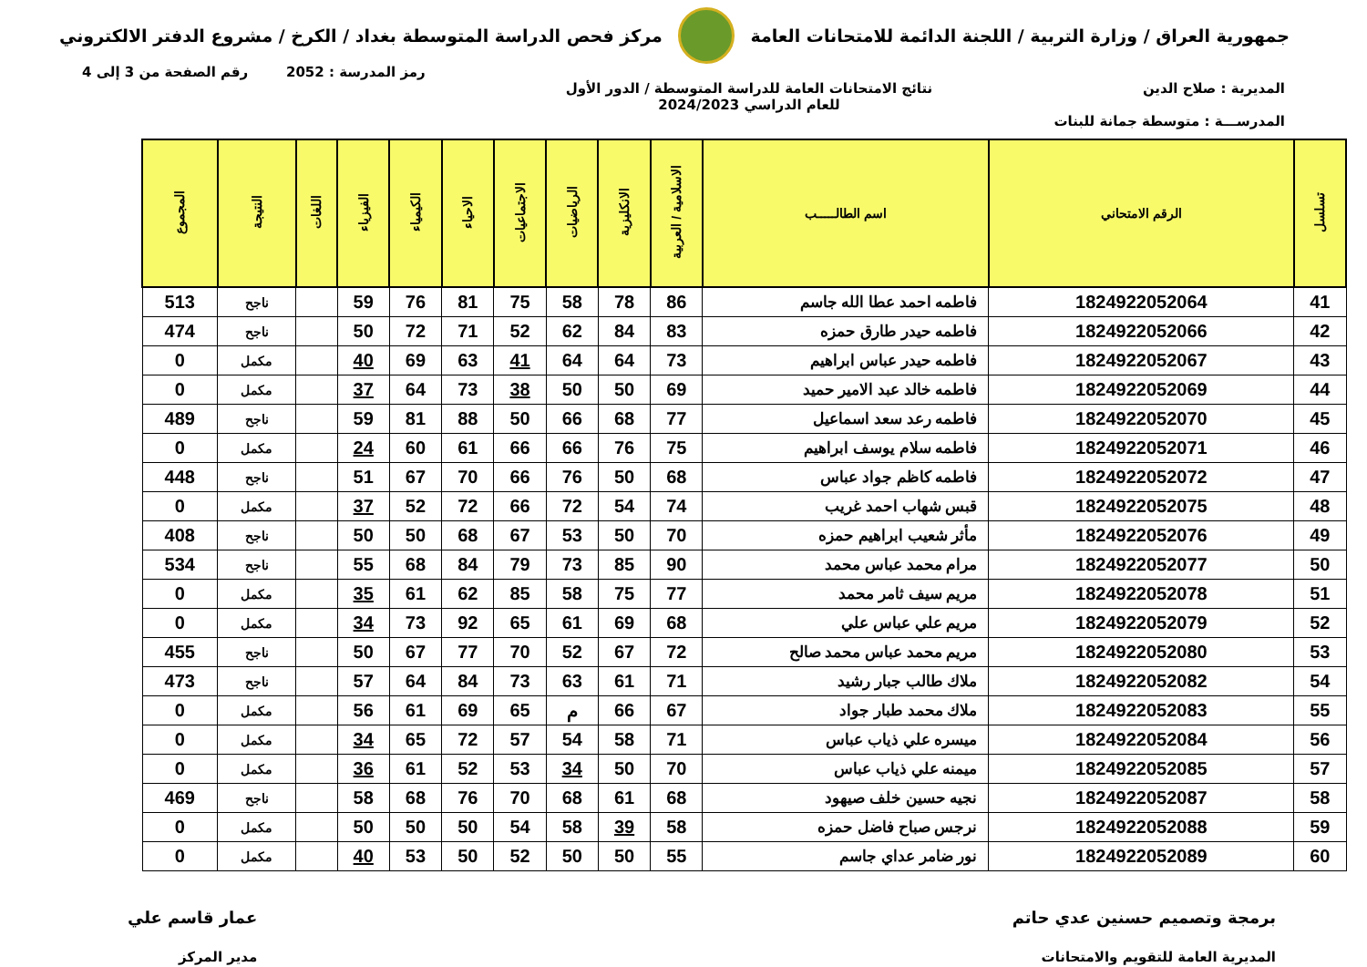جمهورية العراق / وزارة التربية / اللجنة الدائمة للامتحانات العامة
مركز فحص الدراسة المتوسطة بغداد / الكرخ / مشروع الدفتر الالكتروني
رمز المدرسة : 2052 رقم الصفحة من 3 إلى 4
المديرية : صلاح الدين نتائج الامتحانات العامة للدراسة المتوسطة / الدور الأول
للعام الدراسي 2024/2023
المدرســـة : متوسطة جمانة للبنات
| تسلسل | الرقم الامتحاني | اسم الطالـــــب | الاسلامية / العربية | الانكليزية | الرياضيات | الاجتماعيات | الاحياء | الكيمياء | الفيزياء | اللغات | النتيجة | المجموع |
| --- | --- | --- | --- | --- | --- | --- | --- | --- | --- | --- | --- | --- |
| 41 | 1824922052064 | فاطمه احمد عطا الله جاسم | 86 | 78 | 58 | 75 | 81 | 76 | 59 | | ناجح | 513 |
| 42 | 1824922052066 | فاطمه حيدر طارق حمزه | 83 | 84 | 62 | 52 | 71 | 72 | 50 | | ناجح | 474 |
| 43 | 1824922052067 | فاطمه حيدر عباس ابراهيم | 73 | 64 | 64 | 41 | 63 | 69 | 40 | | مكمل | 0 |
| 44 | 1824922052069 | فاطمه خالد عبد الامير حميد | 69 | 50 | 50 | 38 | 73 | 64 | 37 | | مكمل | 0 |
| 45 | 1824922052070 | فاطمه رعد سعد اسماعيل | 77 | 68 | 66 | 50 | 88 | 81 | 59 | | ناجح | 489 |
| 46 | 1824922052071 | فاطمه سلام يوسف ابراهيم | 75 | 76 | 66 | 66 | 61 | 60 | 24 | | مكمل | 0 |
| 47 | 1824922052072 | فاطمه كاظم جواد عباس | 68 | 50 | 76 | 66 | 70 | 67 | 51 | | ناجح | 448 |
| 48 | 1824922052075 | قبس شهاب احمد غريب | 74 | 54 | 72 | 66 | 72 | 52 | 37 | | مكمل | 0 |
| 49 | 1824922052076 | مأثر شعيب ابراهيم حمزه | 70 | 50 | 53 | 67 | 68 | 50 | 50 | | ناجح | 408 |
| 50 | 1824922052077 | مرام محمد عباس محمد | 90 | 85 | 73 | 79 | 84 | 68 | 55 | | ناجح | 534 |
| 51 | 1824922052078 | مريم سيف ثامر محمد | 77 | 75 | 58 | 85 | 62 | 61 | 35 | | مكمل | 0 |
| 52 | 1824922052079 | مريم علي عباس علي | 68 | 69 | 61 | 65 | 92 | 73 | 34 | | مكمل | 0 |
| 53 | 1824922052080 | مريم محمد عباس محمد صالح | 72 | 67 | 52 | 70 | 77 | 67 | 50 | | ناجح | 455 |
| 54 | 1824922052082 | ملاك طالب جبار رشيد | 71 | 61 | 63 | 73 | 84 | 64 | 57 | | ناجح | 473 |
| 55 | 1824922052083 | ملاك محمد طبار جواد | 67 | 66 | م | 65 | 69 | 61 | 56 | | مكمل | 0 |
| 56 | 1824922052084 | ميسره علي ذياب عباس | 71 | 58 | 54 | 57 | 72 | 65 | 34 | | مكمل | 0 |
| 57 | 1824922052085 | ميمنه علي ذياب عباس | 70 | 50 | 34 | 53 | 52 | 61 | 36 | | مكمل | 0 |
| 58 | 1824922052087 | نجيه حسين خلف صيهود | 68 | 61 | 68 | 70 | 76 | 68 | 58 | | ناجح | 469 |
| 59 | 1824922052088 | نرجس صباح فاضل حمزه | 58 | 39 | 58 | 54 | 50 | 50 | 50 | | مكمل | 0 |
| 60 | 1824922052089 | نور ضامر عداي جاسم | 55 | 50 | 50 | 52 | 50 | 53 | 40 | | مكمل | 0 |
برمجة وتصميم حسنين عدي حاتم
المديرية العامة للتقويم والامتحانات
عمار قاسم علي
مدير المركز